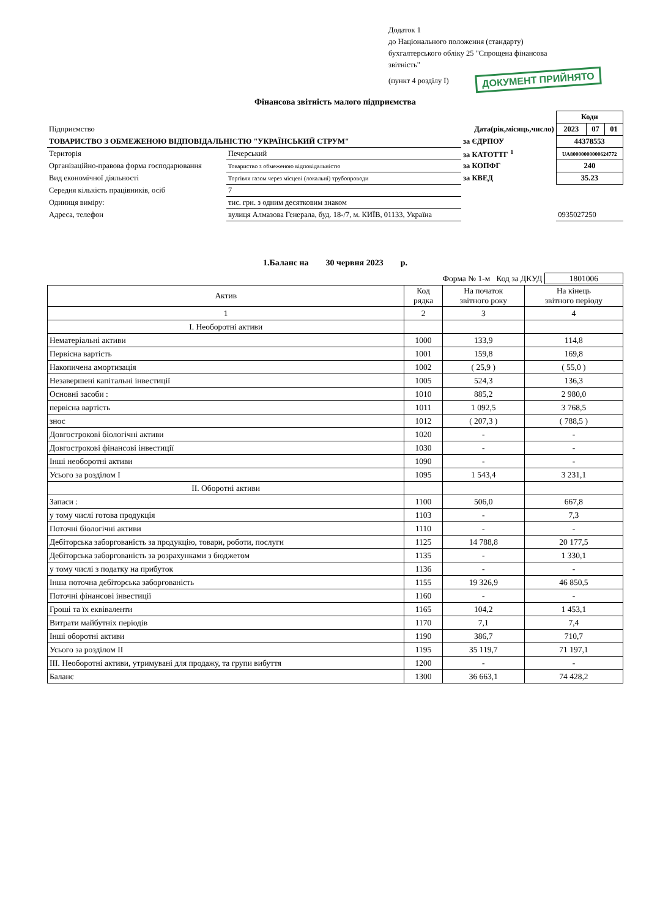Додаток 1
до Національного положення (стандарту)
бухгалтерського обліку 25 "Спрощена фінансова
звітність"
(пункт 4 розділу І) ДОКУМЕНТ ПРИЙНЯТО
Фінансова звітність малого підприємства
| | | | | | Коди | | |
| Підприємство | | | Дата(рік,місяць,число) | | 2023 | 07 | 01 |
| ТОВАРИСТВО З ОБМЕЖЕНОЮ ВІДПОВІДАЛЬНІСТЮ "УКРАЇНСЬКИЙ СТРУМ" | | | за ЄДРПОУ | | 44378553 | | |
| Територія | Печерський | | за КАТОТТГ <sup>1</sup> | | UA80000000000624772 | | |
| Організаційно-правова форма господарювання | | Товариство з обмеженою відповідальністю | за КОПФГ | | 240 | | |
| Вид економічної діяльності | | Торгівля газом через місцеві (локальні) трубопроводи | за КВЕД | | 35.23 | | |
| Середня кількість працівників, осіб | | 7 | | | | | |
| Одиниця виміру: | тис. грн. з одним десятковим знаком | | | | | | |
| Адреса, телефон | вулиця Алмазова Генерала, буд. 18-/7, м. КИЇВ, 01133, Україна | | | | 0935027250 | | |
1.Баланс на 30 червня 2023 р.
Форма № 1-м Код за ДКУД 1801006
| Актив | Код рядка | На початок звітного року | На кінець звітного періоду |
| --- | --- | --- | --- |
| 1 | 2 | 3 | 4 |
| І. Необоротні активи | | | |
| Нематеріальні активи | 1000 | 133,9 | 114,8 |
| Первісна вартість | 1001 | 159,8 | 169,8 |
| Накопичена амортизація | 1002 | ( 25,9 ) | ( 55,0 ) |
| Незавершені капітальні інвестиції | 1005 | 524,3 | 136,3 |
| Основні засоби : | 1010 | 885,2 | 2 980,0 |
| первісна вартість | 1011 | 1 092,5 | 3 768,5 |
| знос | 1012 | ( 207,3 ) | ( 788,5 ) |
| Довгострокові біологічні активи | 1020 | - | - |
| Довгострокові фінансові інвестиції | 1030 | - | - |
| Інші необоротні активи | 1090 | - | - |
| Усього за розділом І | 1095 | 1 543,4 | 3 231,1 |
| ІІ. Оборотні активи | | | |
| Запаси : | 1100 | 506,0 | 667,8 |
| у тому числі готова продукція | 1103 | - | 7,3 |
| Поточні біологічні активи | 1110 | - | - |
| Дебіторська заборгованість за продукцію, товари, роботи, послуги | 1125 | 14 788,8 | 20 177,5 |
| Дебіторська заборгованість за розрахунками з бюджетом | 1135 | - | 1 330,1 |
| у тому числі з податку на прибуток | 1136 | - | - |
| Інша поточна дебіторська заборгованість | 1155 | 19 326,9 | 46 850,5 |
| Поточні фінансові інвестиції | 1160 | - | - |
| Гроші та їх еквіваленти | 1165 | 104,2 | 1 453,1 |
| Витрати майбутніх періодів | 1170 | 7,1 | 7,4 |
| Інші оборотні активи | 1190 | 386,7 | 710,7 |
| Усього за розділом ІІ | 1195 | 35 119,7 | 71 197,1 |
| ІІІ. Необоротні активи, утримувані для продажу, та групи вибуття | 1200 | - | - |
| Баланс | 1300 | 36 663,1 | 74 428,2 |